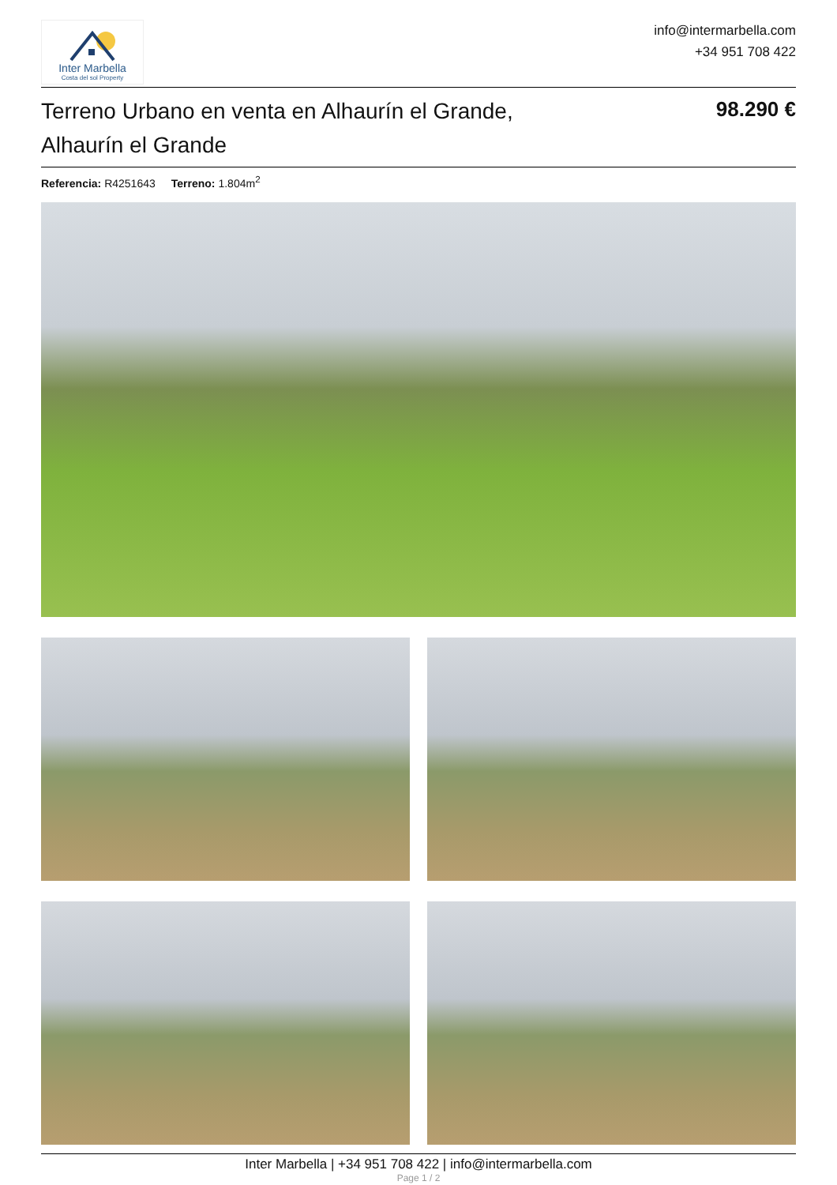Inter Marbella
Costa del sol Property
info@intermarbella.com
+34 951 708 422
Terreno Urbano en venta en Alhaurín el Grande, Alhaurín el Grande
98.290 €
Referencia: R4251643 Terreno: 1.804m<sup>2</sup>
Inter Marbella | +34 951 708 422 | info@intermarbella.com
Page 1 / 2